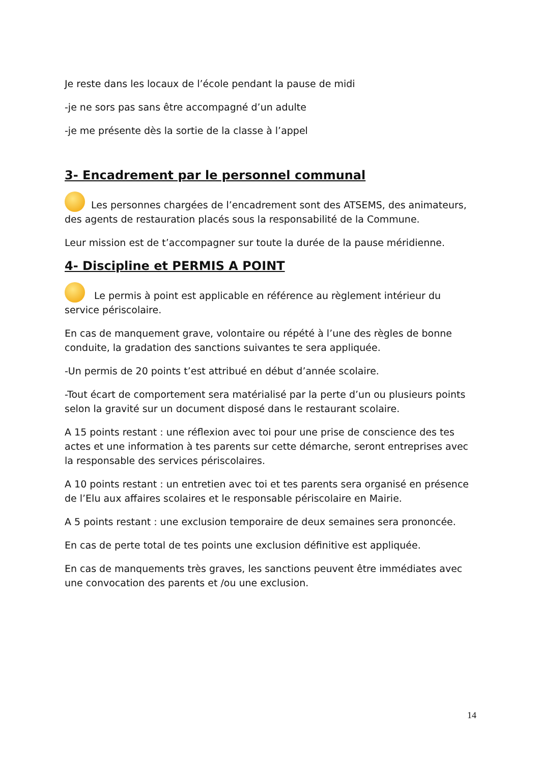Je reste dans les locaux de l’école pendant la pause de midi
-je ne sors pas sans être accompagné d’un adulte
-je me présente dès la sortie de la classe à l’appel
3- Encadrement par le personnel communal
Les personnes chargées de l’encadrement sont des ATSEMS, des animateurs, des agents de restauration placés sous la responsabilité de la Commune.
Leur mission est de t’accompagner sur toute la durée de la pause méridienne.
4- Discipline et PERMIS A POINT
Le permis à point est applicable en référence au règlement intérieur du service périscolaire.
En cas de manquement grave, volontaire ou répété à l’une des règles de bonne conduite, la gradation des sanctions suivantes te sera appliquée.
-Un permis de 20 points t’est attribué en début d’année scolaire.
-Tout écart de comportement sera matérialisé par la perte d’un ou plusieurs points selon la gravité sur un document disposé dans le restaurant scolaire.
A 15 points restant : une réflexion avec toi pour une prise de conscience des tes actes et une information à tes parents sur cette démarche, seront entreprises avec la responsable des services périscolaires.
A 10 points restant : un entretien avec toi et tes parents sera organisé en présence de l’Elu aux affaires scolaires et le responsable périscolaire en Mairie.
A 5 points restant : une exclusion temporaire de deux semaines sera prononcée.
En cas de perte total de tes points une exclusion définitive est appliquée.
En cas de manquements très graves, les sanctions peuvent être immédiates avec une convocation des parents et /ou une exclusion.
14